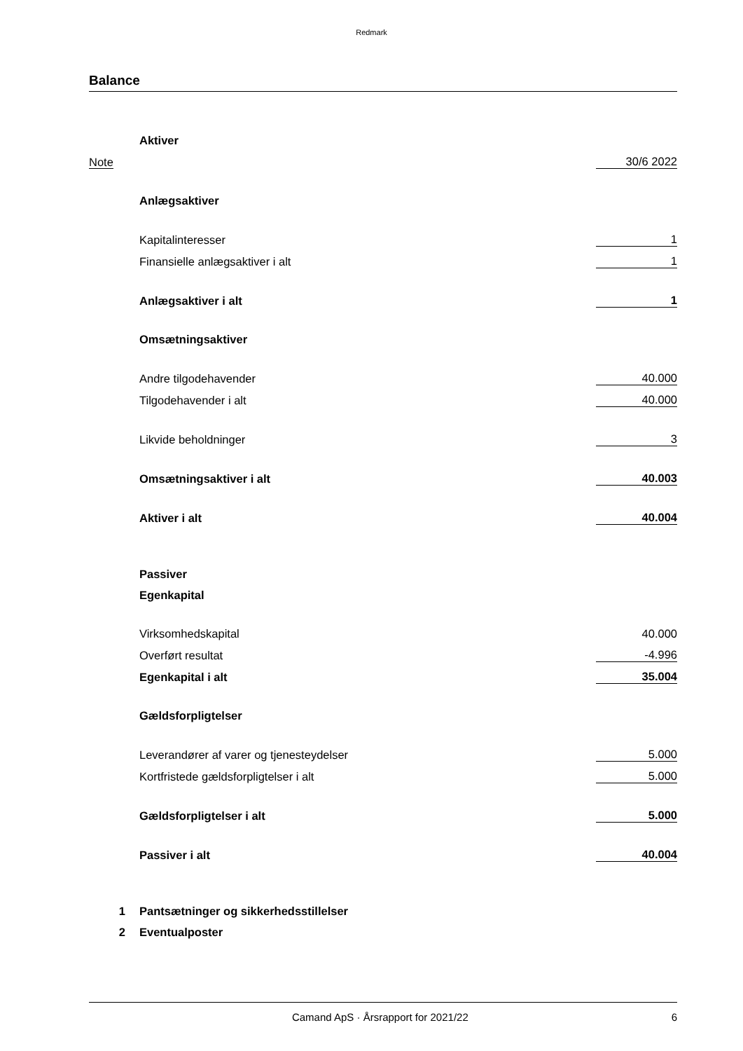Redmark
Balance
| | Aktiver | |
| Note | | 30/6 2022 |
| | Anlægsaktiver | |
| | Kapitalinteresser | 1 |
| | Finansielle anlægsaktiver i alt | 1 |
| | Anlægsaktiver i alt | 1 |
| | Omsætningsaktiver | |
| | Andre tilgodehavender | 40.000 |
| | Tilgodehavender i alt | 40.000 |
| | Likvide beholdninger | 3 |
| | Omsætningsaktiver i alt | 40.003 |
| | Aktiver i alt | 40.004 |
| | Passiver | |
| | Egenkapital | |
| | Virksomhedskapital | 40.000 |
| | Overført resultat | -4.996 |
| | Egenkapital i alt | 35.004 |
| | Gældsforpligtelser | |
| | Leverandører af varer og tjenesteydelser | 5.000 |
| | Kortfristede gældsforpligtelser i alt | 5.000 |
| | Gældsforpligtelser i alt | 5.000 |
| | Passiver i alt | 40.004 |
| 1 | Pantsætninger og sikkerhedsstillelser | |
| 2 | Eventualposter | |
Camand ApS · Årsrapport for 2021/22 6